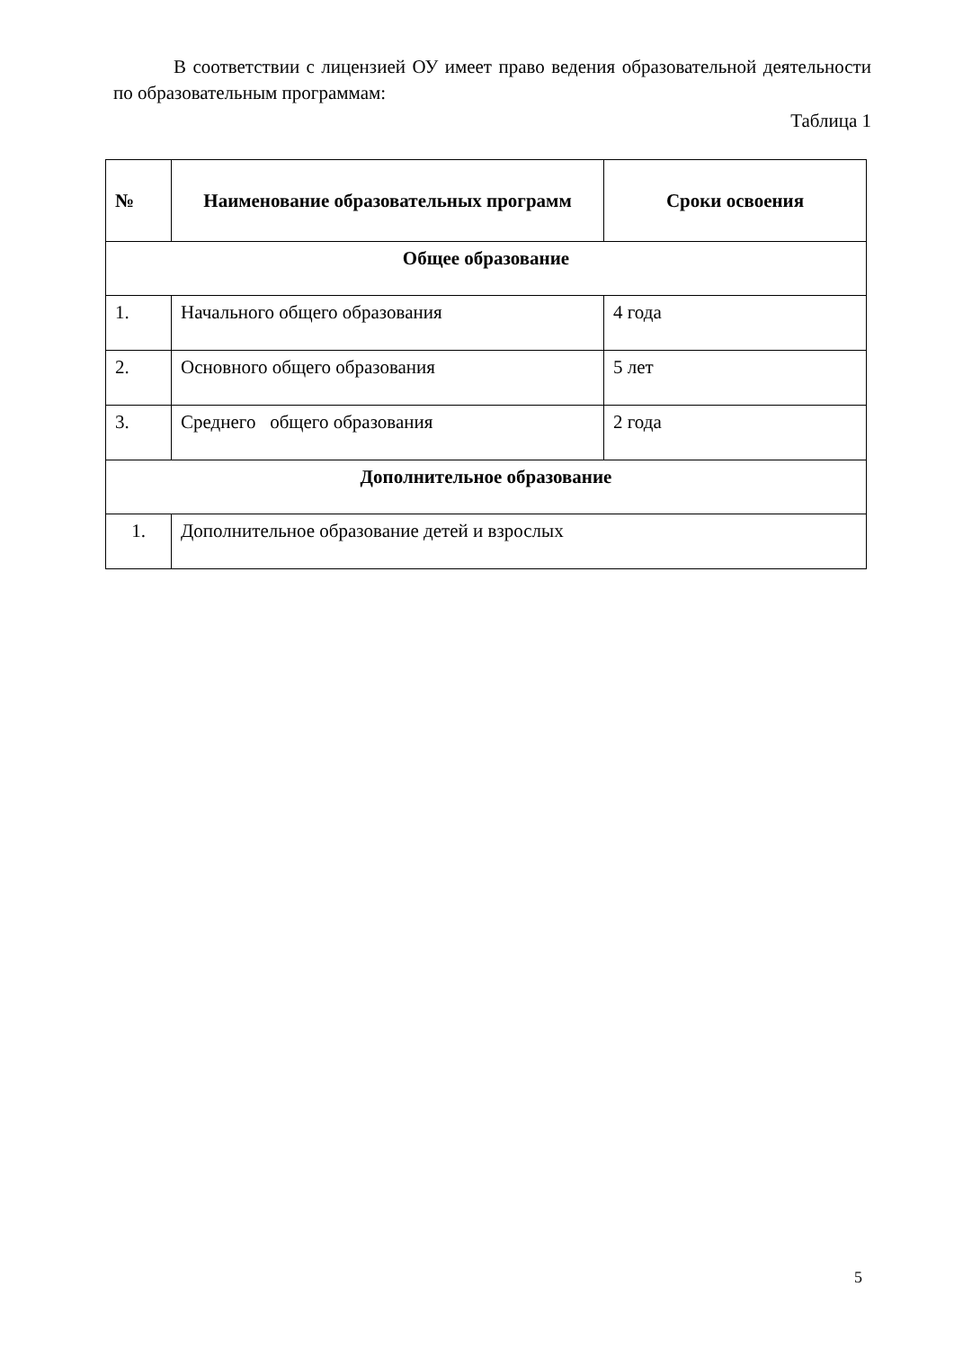В соответствии с лицензией ОУ имеет право ведения образовательной деятельности по образовательным программам:
Таблица 1
| № | Наименование образовательных программ | Сроки освоения |
| --- | --- | --- |
| Общее образование | | |
| 1. | Начального общего образования | 4 года |
| 2. | Основного общего образования | 5 лет |
| 3. | Среднего общего образования | 2 года |
| Дополнительное образование | | |
| 1. | Дополнительное образование детей и взрослых | |
5